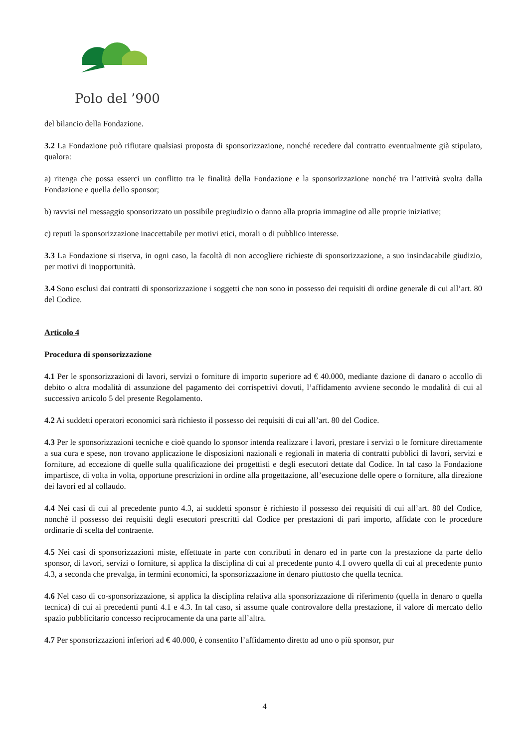Polo del ’900
del bilancio della Fondazione.
3.2 La Fondazione può rifiutare qualsiasi proposta di sponsorizzazione, nonché recedere dal contratto eventualmente già stipulato, qualora:
a) ritenga che possa esserci un conflitto tra le finalità della Fondazione e la sponsorizzazione nonché tra l’attività svolta dalla Fondazione e quella dello sponsor;
b) ravvisi nel messaggio sponsorizzato un possibile pregiudizio o danno alla propria immagine od alle proprie iniziative;
c) reputi la sponsorizzazione inaccettabile per motivi etici, morali o di pubblico interesse.
3.3 La Fondazione si riserva, in ogni caso, la facoltà di non accogliere richieste di sponsorizzazione, a suo insindacabile giudizio, per motivi di inopportunità.
3.4 Sono esclusi dai contratti di sponsorizzazione i soggetti che non sono in possesso dei requisiti di ordine generale di cui all’art. 80 del Codice.
Articolo 4
Procedura di sponsorizzazione
4.1 Per le sponsorizzazioni di lavori, servizi o forniture di importo superiore ad € 40.000, mediante dazione di danaro o accollo di debito o altra modalità di assunzione del pagamento dei corrispettivi dovuti, l’affidamento avviene secondo le modalità di cui al successivo articolo 5 del presente Regolamento.
4.2 Ai suddetti operatori economici sarà richiesto il possesso dei requisiti di cui all’art. 80 del Codice.
4.3 Per le sponsorizzazioni tecniche e cioè quando lo sponsor intenda realizzare i lavori, prestare i servizi o le forniture direttamente a sua cura e spese, non trovano applicazione le disposizioni nazionali e regionali in materia di contratti pubblici di lavori, servizi e forniture, ad eccezione di quelle sulla qualificazione dei progettisti e degli esecutori dettate dal Codice. In tal caso la Fondazione impartisce, di volta in volta, opportune prescrizioni in ordine alla progettazione, all’esecuzione delle opere o forniture, alla direzione dei lavori ed al collaudo.
4.4 Nei casi di cui al precedente punto 4.3, ai suddetti sponsor è richiesto il possesso dei requisiti di cui all’art. 80 del Codice, nonché il possesso dei requisiti degli esecutori prescritti dal Codice per prestazioni di pari importo, affidate con le procedure ordinarie di scelta del contraente.
4.5 Nei casi di sponsorizzazioni miste, effettuate in parte con contributi in denaro ed in parte con la prestazione da parte dello sponsor, di lavori, servizi o forniture, si applica la disciplina di cui al precedente punto 4.1 ovvero quella di cui al precedente punto 4.3, a seconda che prevalga, in termini economici, la sponsorizzazione in denaro piuttosto che quella tecnica.
4.6 Nel caso di co-sponsorizzazione, si applica la disciplina relativa alla sponsorizzazione di riferimento (quella in denaro o quella tecnica) di cui ai precedenti punti 4.1 e 4.3. In tal caso, si assume quale controvalore della prestazione, il valore di mercato dello spazio pubblicitario concesso reciprocamente da una parte all’altra.
4.7 Per sponsorizzazioni inferiori ad € 40.000, è consentito l’affidamento diretto ad uno o più sponsor, pur
4